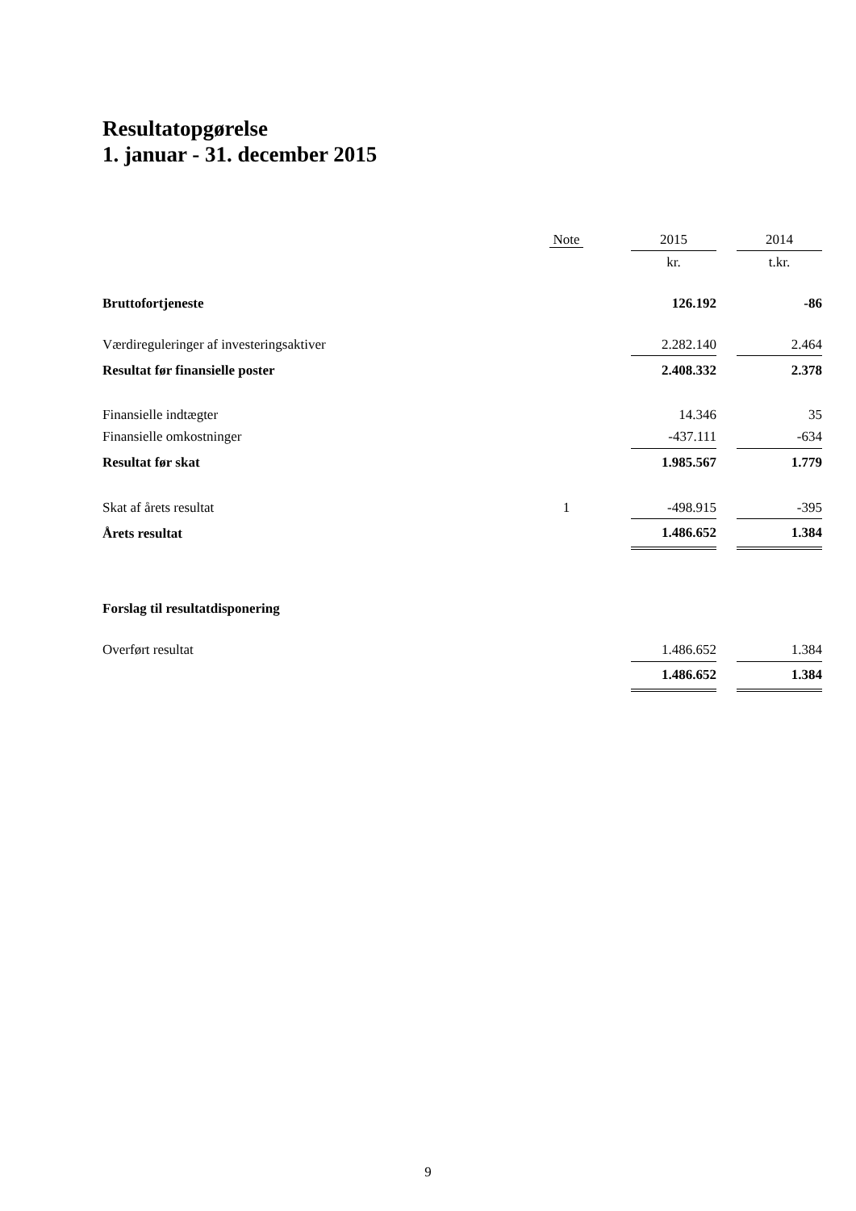Resultatopgørelse
1. januar - 31. december 2015
| | Note | | 2015 | | 2014 |
| --- | --- | --- | --- | --- | --- |
| | | | kr. | | t.kr. |
| Bruttofortjeneste | | | 126.192 | | -86 |
| Værdireguleringer af investeringsaktiver | | | 2.282.140 | | 2.464 |
| Resultat før finansielle poster | | | 2.408.332 | | 2.378 |
| Finansielle indtægter | | | 14.346 | | 35 |
| Finansielle omkostninger | | | -437.111 | | -634 |
| Resultat før skat | | | 1.985.567 | | 1.779 |
| Skat af årets resultat | 1 | | -498.915 | | -395 |
| Årets resultat | | | 1.486.652 | | 1.384 |
| Forslag til resultatdisponering | | | | | |
| Overført resultat | | | 1.486.652 | | 1.384 |
| | | | 1.486.652 | | 1.384 |
9